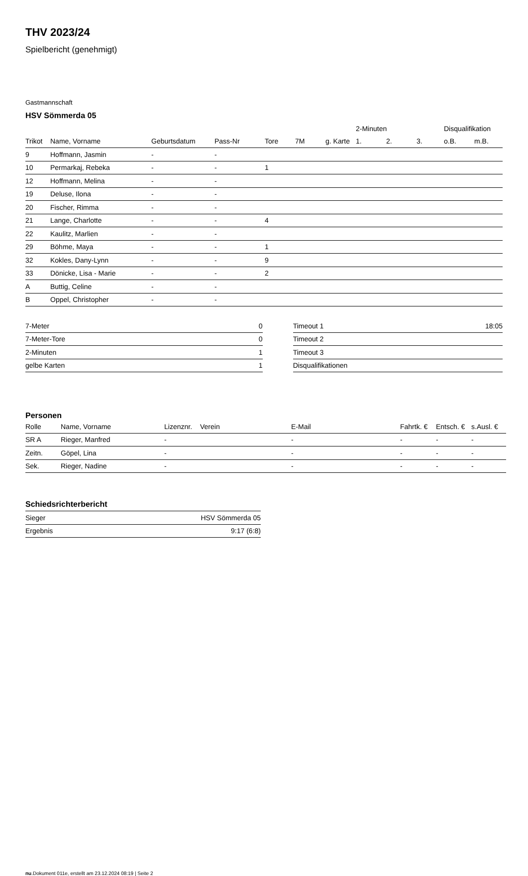THV 2023/24
Spielbericht (genehmigt)
Gastmannschaft
HSV Sömmerda 05
| | | | | | | | 2-Minuten | | | Disqualifikation | |
| Trikot | Name, Vorname | Geburtsdatum | Pass-Nr | Tore | 7M | g. Karte | 1. | 2. | 3. | o.B. | m.B. |
| 9 | Hoffmann, Jasmin | - | - | | | | | | | | |
| 10 | Permarkaj, Rebeka | - | - | 1 | | | | | | | |
| 12 | Hoffmann, Melina | - | - | | | | | | | | |
| 19 | Deluse, Ilona | - | - | | | | | | | | |
| 20 | Fischer, Rimma | - | - | | | | | | | | |
| 21 | Lange, Charlotte | - | - | 4 | | | | | | | |
| 22 | Kaulitz, Marlien | - | - | | | | | | | | |
| 29 | Böhme, Maya | - | - | 1 | | | | | | | |
| 32 | Kokles, Dany-Lynn | - | - | 9 | | | | | | | |
| 33 | Dönicke, Lisa - Marie | - | - | 2 | | | | | | | |
| A | Buttig, Celine | - | - | | | | | | | | |
| B | Oppel, Christopher | - | - | | | | | | | | |
| 7-Meter | 0 |
| 7-Meter-Tore | 0 |
| 2-Minuten | 1 |
| gelbe Karten | 1 |
| Timeout 1 | 18:05 |
| Timeout 2 | |
| Timeout 3 | |
| Disqualifikationen | |
Personen
| Rolle | Name, Vorname | Lizenznr. | Verein | E-Mail | Fahrtk. € | Entsch. € | s.Ausl. € |
| --- | --- | --- | --- | --- | --- | --- | --- |
| SR A | Rieger, Manfred | - | | - | - | - | - |
| Zeitn. | Göpel, Lina | - | | - | - | - | - |
| Sek. | Rieger, Nadine | - | | - | - | - | - |
Schiedsrichterbericht
| Sieger | HSV Sömmerda 05 |
| Ergebnis | 9:17 (6:8) |
nu.Dokument 011e, erstellt am 23.12.2024 08:19 | Seite 2